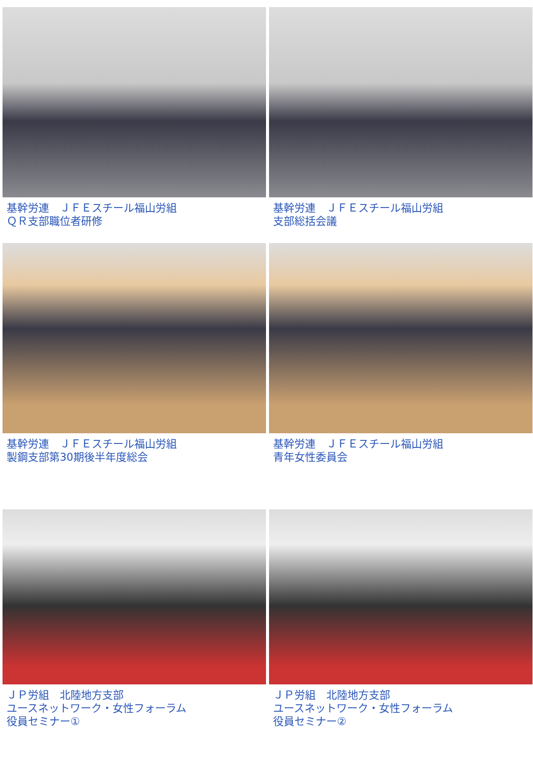基幹労連　ＪＦＥスチール福山労組
ＱＲ支部職位者研修
基幹労連　ＪＦＥスチール福山労組
支部総括会議
基幹労連　ＪＦＥスチール福山労組
製鋼支部第30期後半年度総会
基幹労連　ＪＦＥスチール福山労組
青年女性委員会
ＪＰ労組　北陸地方支部
ユースネットワーク・女性フォーラム
役員セミナー①
ＪＰ労組　北陸地方支部
ユースネットワーク・女性フォーラム
役員セミナー②